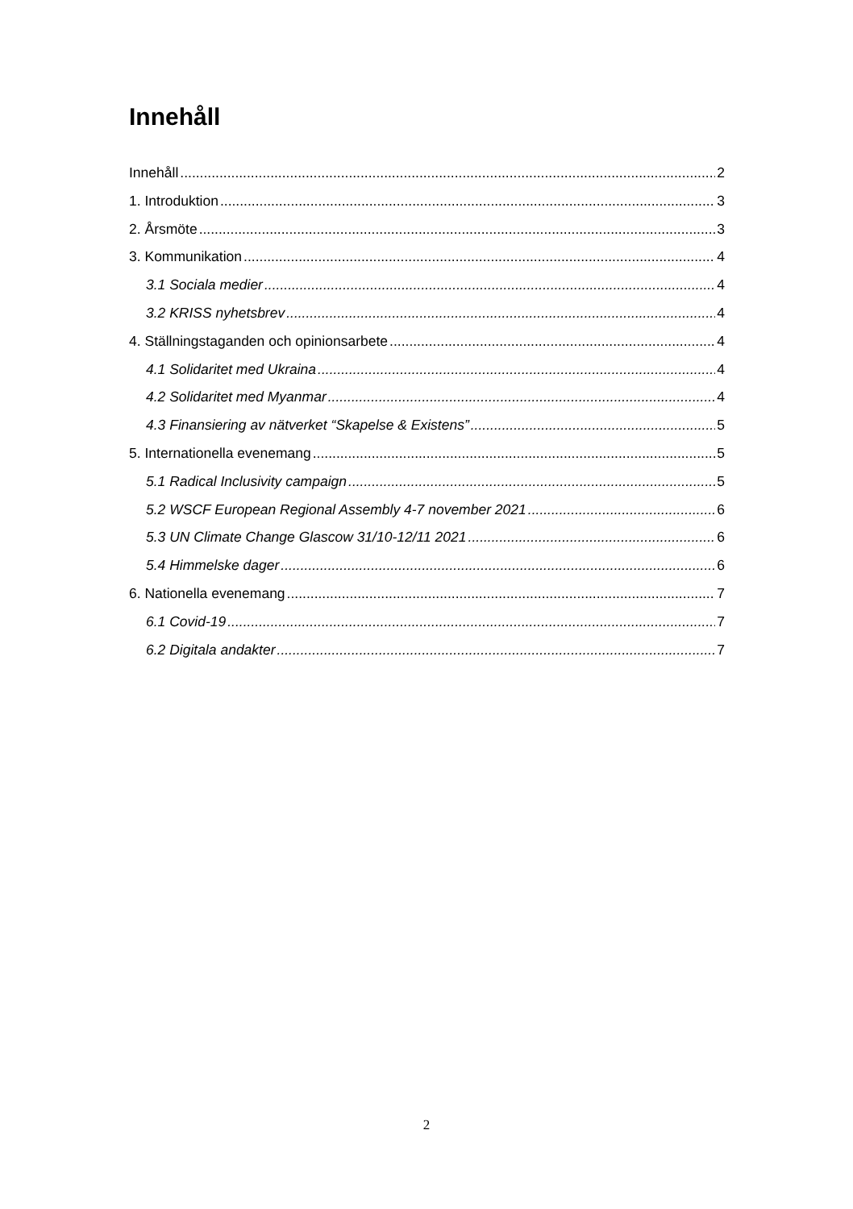Innehåll
Innehåll 2
1. Introduktion 3
2. Årsmöte 3
3. Kommunikation 4
3.1 Sociala medier 4
3.2 KRISS nyhetsbrev 4
4. Ställningstaganden och opinionsarbete 4
4.1 Solidaritet med Ukraina 4
4.2 Solidaritet med Myanmar 4
4.3 Finansiering av nätverket “Skapelse & Existens” 5
5. Internationella evenemang 5
5.1 Radical Inclusivity campaign 5
5.2 WSCF European Regional Assembly 4-7 november 2021 6
5.3 UN Climate Change Glascow 31/10-12/11 2021 6
5.4 Himmelske dager 6
6. Nationella evenemang 7
6.1 Covid-19 7
6.2 Digitala andakter 7
2